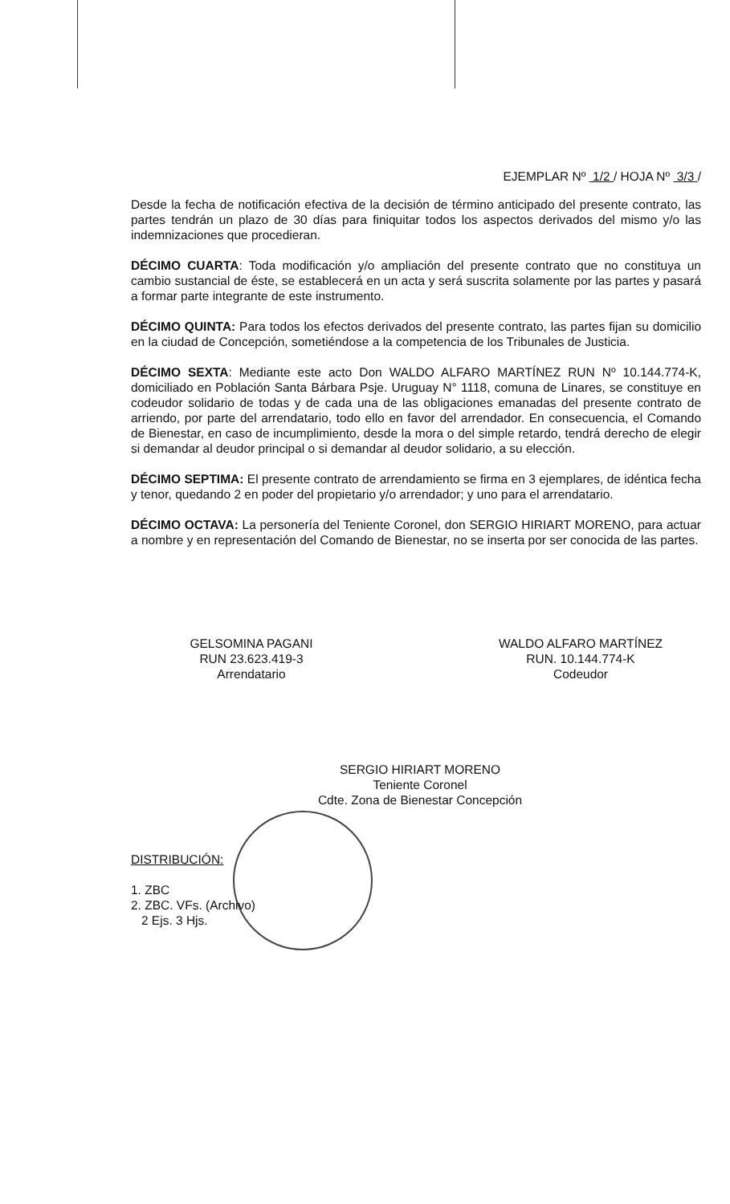EJEMPLAR Nº 1/2 / HOJA Nº 3/3 /
Desde la fecha de notificación efectiva de la decisión de término anticipado del presente contrato, las partes tendrán un plazo de 30 días para finiquitar todos los aspectos derivados del mismo y/o las indemnizaciones que procedieran.
DÉCIMO CUARTA: Toda modificación y/o ampliación del presente contrato que no constituya un cambio sustancial de éste, se establecerá en un acta y será suscrita solamente por las partes y pasará a formar parte integrante de este instrumento.
DÉCIMO QUINTA: Para todos los efectos derivados del presente contrato, las partes fijan su domicilio en la ciudad de Concepción, sometiéndose a la competencia de los Tribunales de Justicia.
DÉCIMO SEXTA: Mediante este acto Don WALDO ALFARO MARTÍNEZ RUN Nº 10.144.774-K, domiciliado en Población Santa Bárbara Psje. Uruguay N° 1118, comuna de Linares, se constituye en codeudor solidario de todas y de cada una de las obligaciones emanadas del presente contrato de arriendo, por parte del arrendatario, todo ello en favor del arrendador. En consecuencia, el Comando de Bienestar, en caso de incumplimiento, desde la mora o del simple retardo, tendrá derecho de elegir si demandar al deudor principal o si demandar al deudor solidario, a su elección.
DÉCIMO SEPTIMA: El presente contrato de arrendamiento se firma en 3 ejemplares, de idéntica fecha y tenor, quedando 2 en poder del propietario y/o arrendador; y uno para el arrendatario.
DÉCIMO OCTAVA: La personería del Teniente Coronel, don SERGIO HIRIART MORENO, para actuar a nombre y en representación del Comando de Bienestar, no se inserta por ser conocida de las partes.
GELSOMINA PAGANI
RUN 23.623.419-3
Arrendatario
WALDO ALFARO MARTÍNEZ
RUN. 10.144.774-K
Codeudor
SERGIO HIRIART MORENO
Teniente Coronel
Cdte. Zona de Bienestar Concepción
DISTRIBUCIÓN:
1. ZBC
2. ZBC. VFs. (Archivo)
2 Ejs. 3 Hjs.